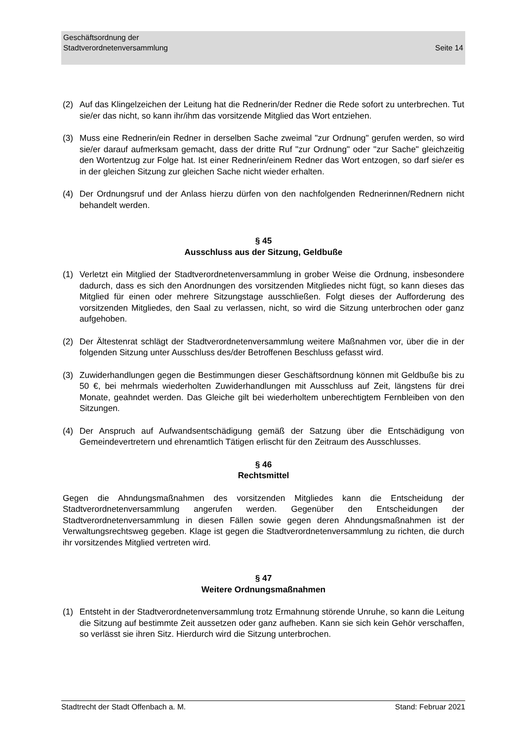Seite 14 Geschäftsordnung der
Stadtverordnetenversammlung
(2) Auf das Klingelzeichen der Leitung hat die Rednerin/der Redner die Rede sofort zu unterbrechen. Tut sie/er das nicht, so kann ihr/ihm das vorsitzende Mitglied das Wort entziehen.
(3) Muss eine Rednerin/ein Redner in derselben Sache zweimal "zur Ordnung" gerufen werden, so wird sie/er darauf aufmerksam gemacht, dass der dritte Ruf "zur Ordnung" oder "zur Sache" gleichzeitig den Wortentzug zur Folge hat. Ist einer Rednerin/einem Redner das Wort entzogen, so darf sie/er es in der gleichen Sitzung zur gleichen Sache nicht wieder erhalten.
(4) Der Ordnungsruf und der Anlass hierzu dürfen von den nachfolgenden Rednerinnen/Rednern nicht behandelt werden.
§ 45
Ausschluss aus der Sitzung, Geldbuße
(1) Verletzt ein Mitglied der Stadtverordnetenversammlung in grober Weise die Ordnung, insbesondere dadurch, dass es sich den Anordnungen des vorsitzenden Mitgliedes nicht fügt, so kann dieses das Mitglied für einen oder mehrere Sitzungstage ausschließen. Folgt dieses der Aufforderung des vorsitzenden Mitgliedes, den Saal zu verlassen, nicht, so wird die Sitzung unterbrochen oder ganz aufgehoben.
(2) Der Ältestenrat schlägt der Stadtverordnetenversammlung weitere Maßnahmen vor, über die in der folgenden Sitzung unter Ausschluss des/der Betroffenen Beschluss gefasst wird.
(3) Zuwiderhandlungen gegen die Bestimmungen dieser Geschäftsordnung können mit Geldbuße bis zu 50 €, bei mehrmals wiederholten Zuwiderhandlungen mit Ausschluss auf Zeit, längstens für drei Monate, geahndet werden. Das Gleiche gilt bei wiederholtem unberechtigtem Fernbleiben von den Sitzungen.
(4) Der Anspruch auf Aufwandsentschädigung gemäß der Satzung über die Entschädigung von Gemeindevertretern und ehrenamtlich Tätigen erlischt für den Zeitraum des Ausschlusses.
§ 46
Rechtsmittel
Gegen die Ahndungsmaßnahmen des vorsitzenden Mitgliedes kann die Entscheidung der Stadtverordnetenversammlung angerufen werden. Gegenüber den Entscheidungen der Stadtverordnetenversammlung in diesen Fällen sowie gegen deren Ahndungsmaßnahmen ist der Verwaltungsrechtsweg gegeben. Klage ist gegen die Stadtverordnetenversammlung zu richten, die durch ihr vorsitzendes Mitglied vertreten wird.
§ 47
Weitere Ordnungsmaßnahmen
(1) Entsteht in der Stadtverordnetenversammlung trotz Ermahnung störende Unruhe, so kann die Leitung die Sitzung auf bestimmte Zeit aussetzen oder ganz aufheben. Kann sie sich kein Gehör verschaffen, so verlässt sie ihren Sitz. Hierdurch wird die Sitzung unterbrochen.
Stadtrecht der Stadt Offenbach a. M. Stand: Februar 2021